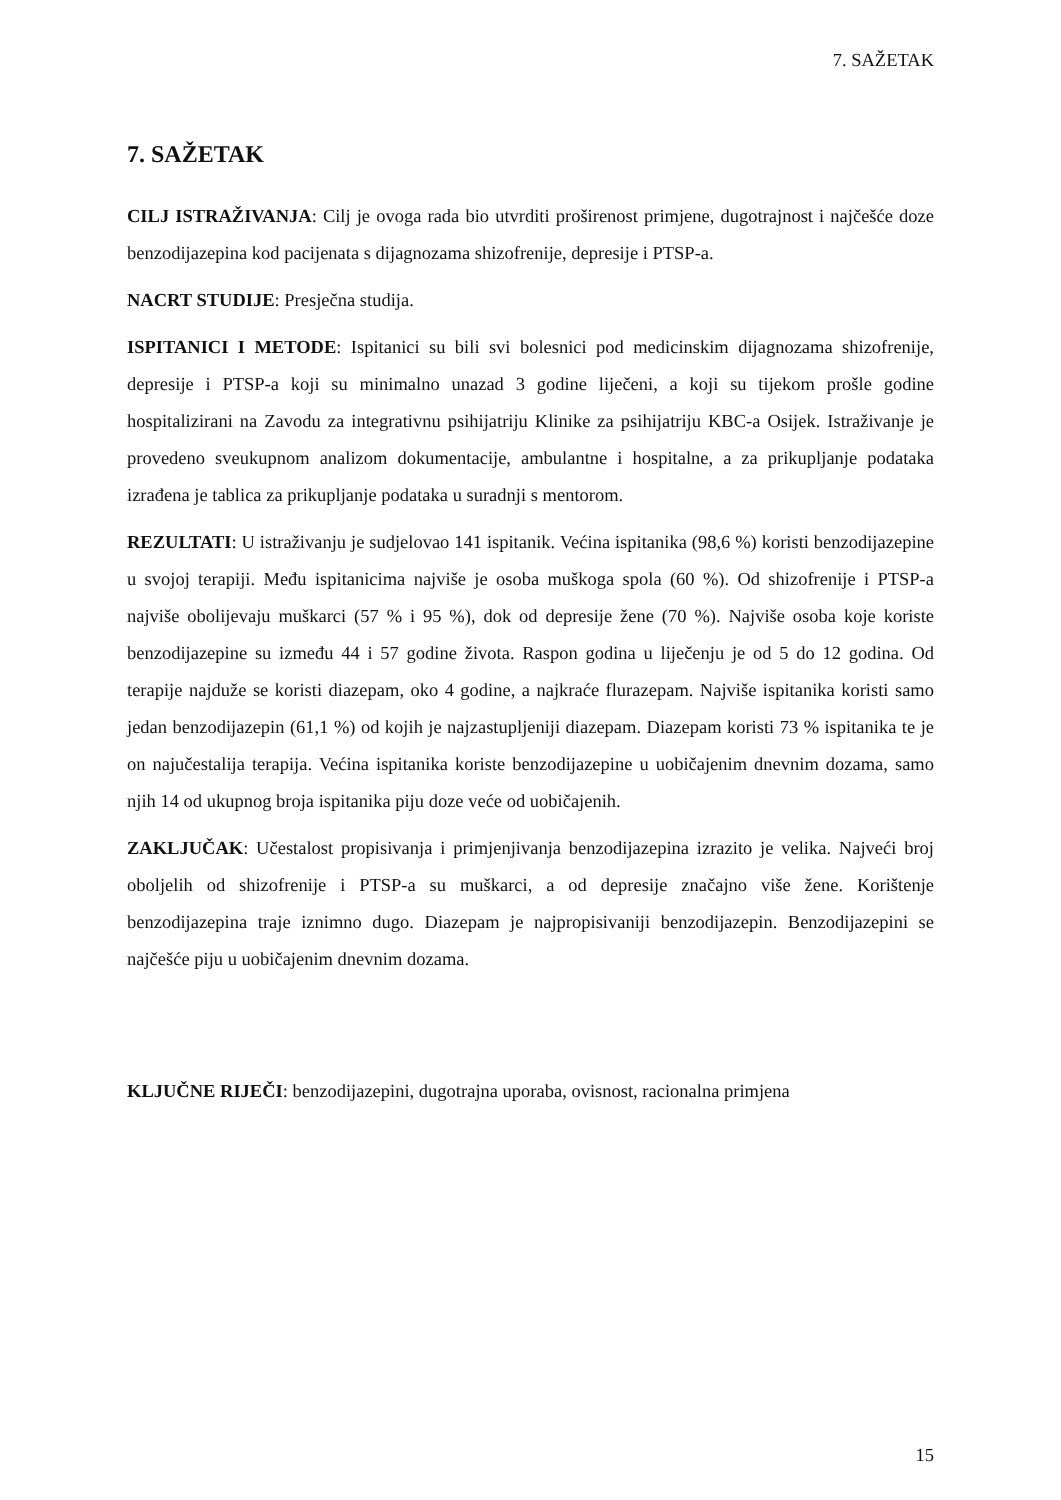7. SAŽETAK
7. SAŽETAK
CILJ ISTRAŽIVANJA: Cilj je ovoga rada bio utvrditi proširenost primjene, dugotrajnost i najčešće doze benzodijazepina kod pacijenata s dijagnozama shizofrenije, depresije i PTSP-a.
NACRT STUDIJE: Presječna studija.
ISPITANICI I METODE: Ispitanici su bili svi bolesnici pod medicinskim dijagnozama shizofrenije, depresije i PTSP-a koji su minimalno unazad 3 godine liječeni, a koji su tijekom prošle godine hospitalizirani na Zavodu za integrativnu psihijatriju Klinike za psihijatriju KBC-a Osijek. Istraživanje je provedeno sveukupnom analizom dokumentacije, ambulantne i hospitalne, a za prikupljanje podataka izrađena je tablica za prikupljanje podataka u suradnji s mentorom.
REZULTATI: U istraživanju je sudjelovao 141 ispitanik. Većina ispitanika (98,6 %) koristi benzodijazepine u svojoj terapiji. Među ispitanicima najviše je osoba muškoga spola (60 %). Od shizofrenije i PTSP-a najviše obolijevaju muškarci (57 % i 95 %), dok od depresije žene (70 %). Najviše osoba koje koriste benzodijazepine su između 44 i 57 godine života. Raspon godina u liječenju je od 5 do 12 godina. Od terapije najduže se koristi diazepam, oko 4 godine, a najkraće flurazepam. Najviše ispitanika koristi samo jedan benzodijazepin (61,1 %) od kojih je najzastupljeniji diazepam. Diazepam koristi 73 % ispitanika te je on najučestalija terapija. Većina ispitanika koriste benzodijazepine u uobičajenim dnevnim dozama, samo njih 14 od ukupnog broja ispitanika piju doze veće od uobičajenih.
ZAKLJUČAK: Učestalost propisivanja i primjenjivanja benzodijazepina izrazito je velika. Najveći broj oboljelih od shizofrenije i PTSP-a su muškarci, a od depresije značajno više žene. Korištenje benzodijazepina traje iznimno dugo. Diazepam je najpropisivaniji benzodijazepin. Benzodijazepini se najčešće piju u uobičajenim dnevnim dozama.
KLJUČNE RIJEČI: benzodijazepini, dugotrajna uporaba, ovisnost, racionalna primjena
15